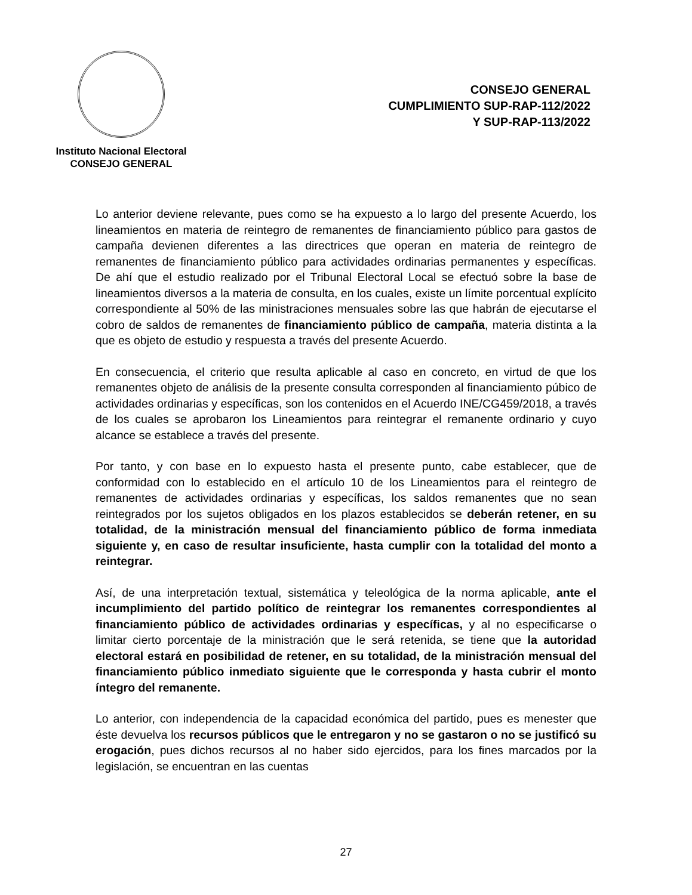Instituto Nacional Electoral
CONSEJO GENERAL
CONSEJO GENERAL
CUMPLIMIENTO SUP-RAP-112/2022
Y SUP-RAP-113/2022
Lo anterior deviene relevante, pues como se ha expuesto a lo largo del presente Acuerdo, los lineamientos en materia de reintegro de remanentes de financiamiento público para gastos de campaña devienen diferentes a las directrices que operan en materia de reintegro de remanentes de financiamiento público para actividades ordinarias permanentes y específicas. De ahí que el estudio realizado por el Tribunal Electoral Local se efectuó sobre la base de lineamientos diversos a la materia de consulta, en los cuales, existe un límite porcentual explícito correspondiente al 50% de las ministraciones mensuales sobre las que habrán de ejecutarse el cobro de saldos de remanentes de financiamiento público de campaña, materia distinta a la que es objeto de estudio y respuesta a través del presente Acuerdo.
En consecuencia, el criterio que resulta aplicable al caso en concreto, en virtud de que los remanentes objeto de análisis de la presente consulta corresponden al financiamiento púbico de actividades ordinarias y específicas, son los contenidos en el Acuerdo INE/CG459/2018, a través de los cuales se aprobaron los Lineamientos para reintegrar el remanente ordinario y cuyo alcance se establece a través del presente.
Por tanto, y con base en lo expuesto hasta el presente punto, cabe establecer, que de conformidad con lo establecido en el artículo 10 de los Lineamientos para el reintegro de remanentes de actividades ordinarias y específicas, los saldos remanentes que no sean reintegrados por los sujetos obligados en los plazos establecidos se deberán retener, en su totalidad, de la ministración mensual del financiamiento público de forma inmediata siguiente y, en caso de resultar insuficiente, hasta cumplir con la totalidad del monto a reintegrar.
Así, de una interpretación textual, sistemática y teleológica de la norma aplicable, ante el incumplimiento del partido político de reintegrar los remanentes correspondientes al financiamiento público de actividades ordinarias y específicas, y al no especificarse o limitar cierto porcentaje de la ministración que le será retenida, se tiene que la autoridad electoral estará en posibilidad de retener, en su totalidad, de la ministración mensual del financiamiento público inmediato siguiente que le corresponda y hasta cubrir el monto íntegro del remanente.
Lo anterior, con independencia de la capacidad económica del partido, pues es menester que éste devuelva los recursos públicos que le entregaron y no se gastaron o no se justificó su erogación, pues dichos recursos al no haber sido ejercidos, para los fines marcados por la legislación, se encuentran en las cuentas
27